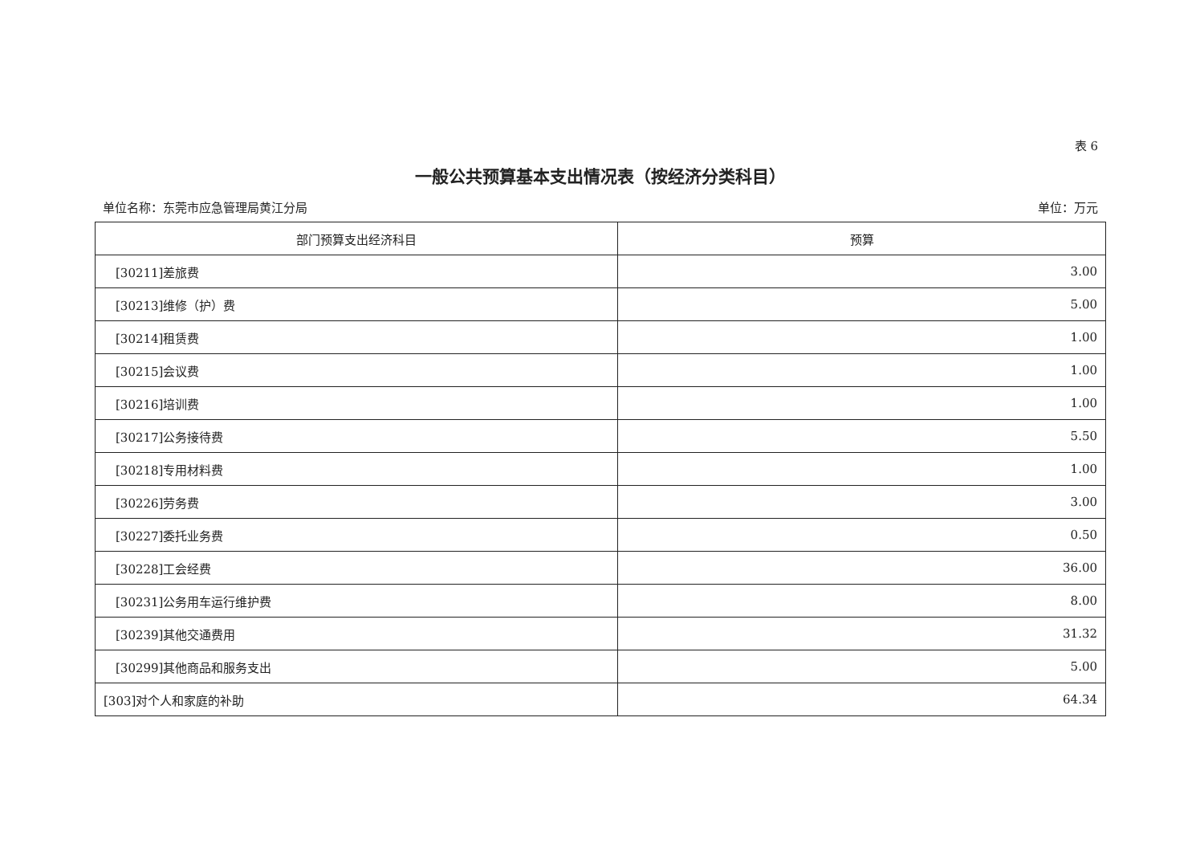表 6
一般公共预算基本支出情况表（按经济分类科目）
单位名称：东莞市应急管理局黄江分局 单位：万元
| 部门预算支出经济科目 | 预算 |
| --- | --- |
| [30211]差旅费 | 3.00 |
| [30213]维修（护）费 | 5.00 |
| [30214]租赁费 | 1.00 |
| [30215]会议费 | 1.00 |
| [30216]培训费 | 1.00 |
| [30217]公务接待费 | 5.50 |
| [30218]专用材料费 | 1.00 |
| [30226]劳务费 | 3.00 |
| [30227]委托业务费 | 0.50 |
| [30228]工会经费 | 36.00 |
| [30231]公务用车运行维护费 | 8.00 |
| [30239]其他交通费用 | 31.32 |
| [30299]其他商品和服务支出 | 5.00 |
| [303]对个人和家庭的补助 | 64.34 |